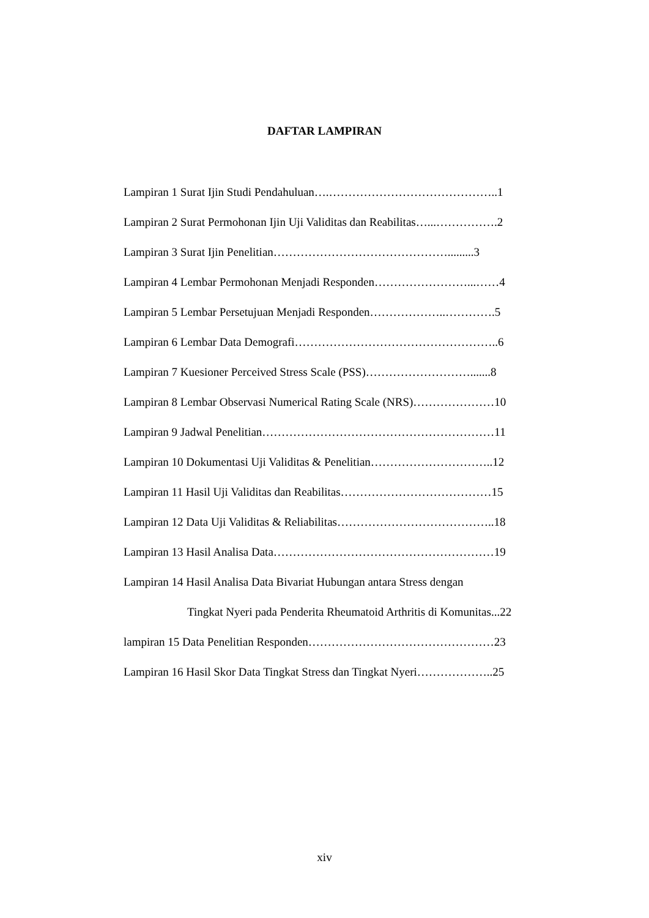DAFTAR LAMPIRAN
Lampiran 1 Surat Ijin Studi Pendahuluan….……………………………………..1
Lampiran 2 Surat Permohonan Ijin Uji Validitas dan Reabilitas…...…………….2
Lampiran 3 Surat Ijin Penelitian……………………………………….........3
Lampiran 4 Lembar Permohonan Menjadi Responden……………………...……4
Lampiran 5 Lembar Persetujuan Menjadi Responden………………..………….5
Lampiran 6 Lembar Data Demografi……………………………………………..6
Lampiran 7 Kuesioner Perceived Stress Scale (PSS)……………………….......8
Lampiran 8 Lembar Observasi Numerical Rating Scale (NRS)…………………10
Lampiran 9 Jadwal Penelitian……………………………………………………11
Lampiran 10 Dokumentasi Uji Validitas & Penelitian…………………………..12
Lampiran 11 Hasil Uji Validitas dan Reabilitas…………………………………15
Lampiran 12 Data Uji Validitas & Reliabilitas…………………………………..18
Lampiran 13 Hasil Analisa Data…………………………………………………19
Lampiran 14 Hasil Analisa Data Bivariat Hubungan antara Stress dengan
Tingkat Nyeri pada Penderita Rheumatoid Arthritis di Komunitas...22
lampiran 15 Data Penelitian Responden…………………………………………23
Lampiran 16 Hasil Skor Data Tingkat Stress dan Tingkat Nyeri………………..25
xiv